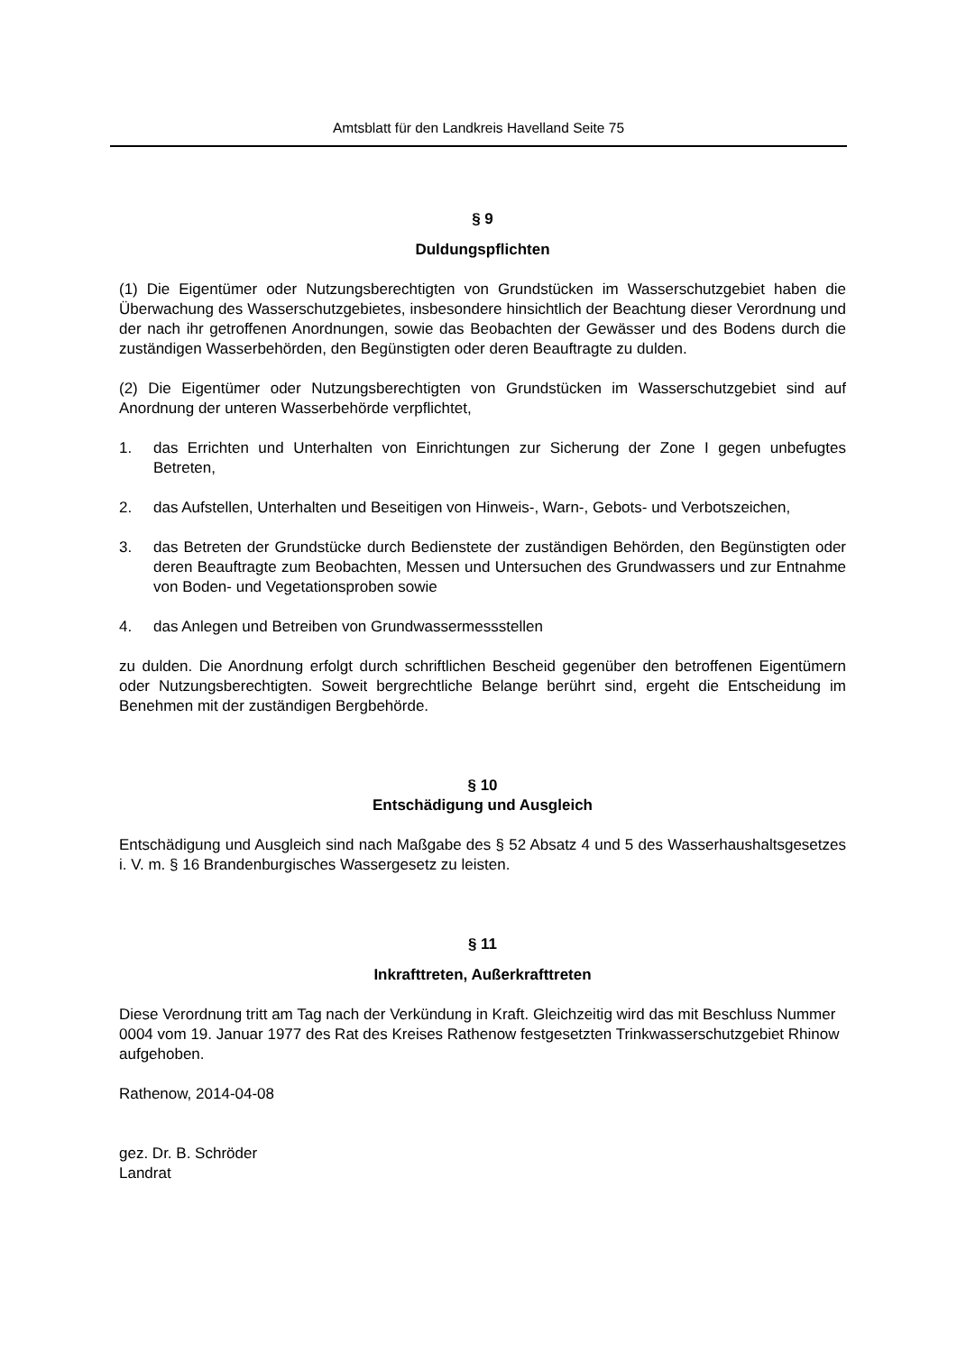Amtsblatt für den Landkreis Havelland Seite 75
§ 9
Duldungspflichten
(1) Die Eigentümer oder Nutzungsberechtigten von Grundstücken im Wasserschutzgebiet haben die Überwachung des Wasserschutzgebietes, insbesondere hinsichtlich der Beachtung dieser Verordnung und der nach ihr getroffenen Anordnungen, sowie das Beobachten der Gewässer und des Bodens durch die zuständigen Wasserbehörden, den Begünstigten oder deren Beauftragte zu dulden.
(2) Die Eigentümer oder Nutzungsberechtigten von Grundstücken im Wasserschutzgebiet sind auf Anordnung der unteren Wasserbehörde verpflichtet,
1. das Errichten und Unterhalten von Einrichtungen zur Sicherung der Zone I gegen unbefugtes Betreten,
2. das Aufstellen, Unterhalten und Beseitigen von Hinweis-, Warn-, Gebots- und Verbotszeichen,
3. das Betreten der Grundstücke durch Bedienstete der zuständigen Behörden, den Begünstigten oder deren Beauftragte zum Beobachten, Messen und Untersuchen des Grundwassers und zur Entnahme von Boden- und Vegetationsproben sowie
4. das Anlegen und Betreiben von Grundwassermessstellen
zu dulden. Die Anordnung erfolgt durch schriftlichen Bescheid gegenüber den betroffenen Eigentümern oder Nutzungsberechtigten. Soweit bergrechtliche Belange berührt sind, ergeht die Entscheidung im Benehmen mit der zuständigen Bergbehörde.
§ 10
Entschädigung und Ausgleich
Entschädigung und Ausgleich sind nach Maßgabe des § 52 Absatz 4 und 5 des Wasserhaushaltsgesetzes i. V. m. § 16 Brandenburgisches Wassergesetz zu leisten.
§ 11
Inkrafttreten, Außerkrafttreten
Diese Verordnung tritt am Tag nach der Verkündung in Kraft. Gleichzeitig wird das mit Beschluss Nummer 0004 vom 19. Januar 1977 des Rat des Kreises Rathenow festgesetzten Trinkwasserschutzgebiet Rhinow aufgehoben.
Rathenow, 2014-04-08
gez. Dr. B. Schröder
Landrat